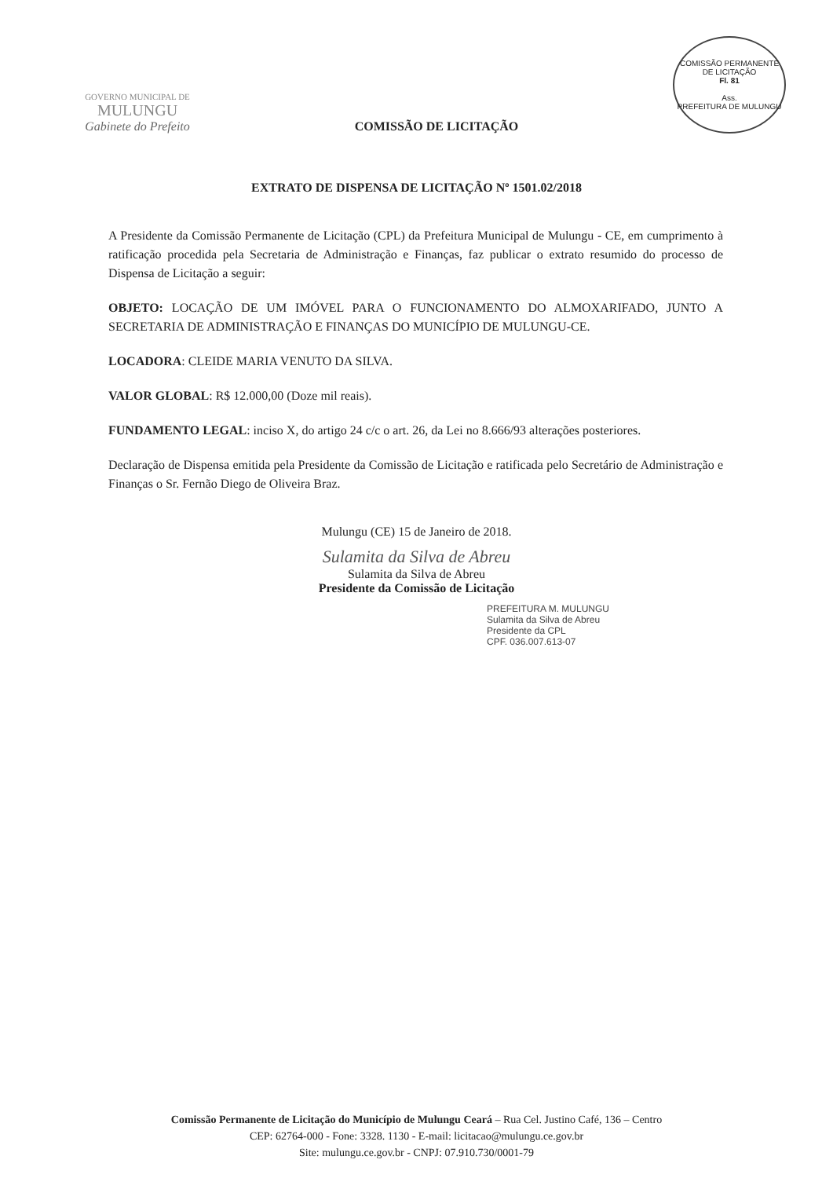GOVERNO MUNICIPAL DE
MULUNGU
Gabinete do Prefeito
COMISSÃO DE LICITAÇÃO
COMISSÃO PERMANENTE DE LICITAÇÃO
Fl. 81
Ass.
PREFEITURA DE MULUNGU
EXTRATO DE DISPENSA DE LICITAÇÃO Nº 1501.02/2018
A Presidente da Comissão Permanente de Licitação (CPL) da Prefeitura Municipal de Mulungu - CE, em cumprimento à ratificação procedida pela Secretaria de Administração e Finanças, faz publicar o extrato resumido do processo de Dispensa de Licitação a seguir:
OBJETO: LOCAÇÃO DE UM IMÓVEL PARA O FUNCIONAMENTO DO ALMOXARIFADO, JUNTO A SECRETARIA DE ADMINISTRAÇÃO E FINANÇAS DO MUNICÍPIO DE MULUNGU-CE.
LOCADORA: CLEIDE MARIA VENUTO DA SILVA.
VALOR GLOBAL: R$ 12.000,00 (Doze mil reais).
FUNDAMENTO LEGAL: inciso X, do artigo 24 c/c o art. 26, da Lei no 8.666/93 alterações posteriores.
Declaração de Dispensa emitida pela Presidente da Comissão de Licitação e ratificada pelo Secretário de Administração e Finanças o Sr. Fernão Diego de Oliveira Braz.
Mulungu (CE) 15 de Janeiro de 2018.
Sulamita da Silva de Abreu
Sulamita da Silva de Abreu
Presidente da Comissão de Licitação
PREFEITURA M. MULUNGU
Sulamita da Silva de Abreu
Presidente da CPL
CPF. 036.007.613-07
Comissão Permanente de Licitação do Município de Mulungu Ceará – Rua Cel. Justino Café, 136 – Centro
CEP: 62764-000 - Fone: 3328. 1130 - E-mail: licitacao@mulungu.ce.gov.br
Site: mulungu.ce.gov.br - CNPJ: 07.910.730/0001-79